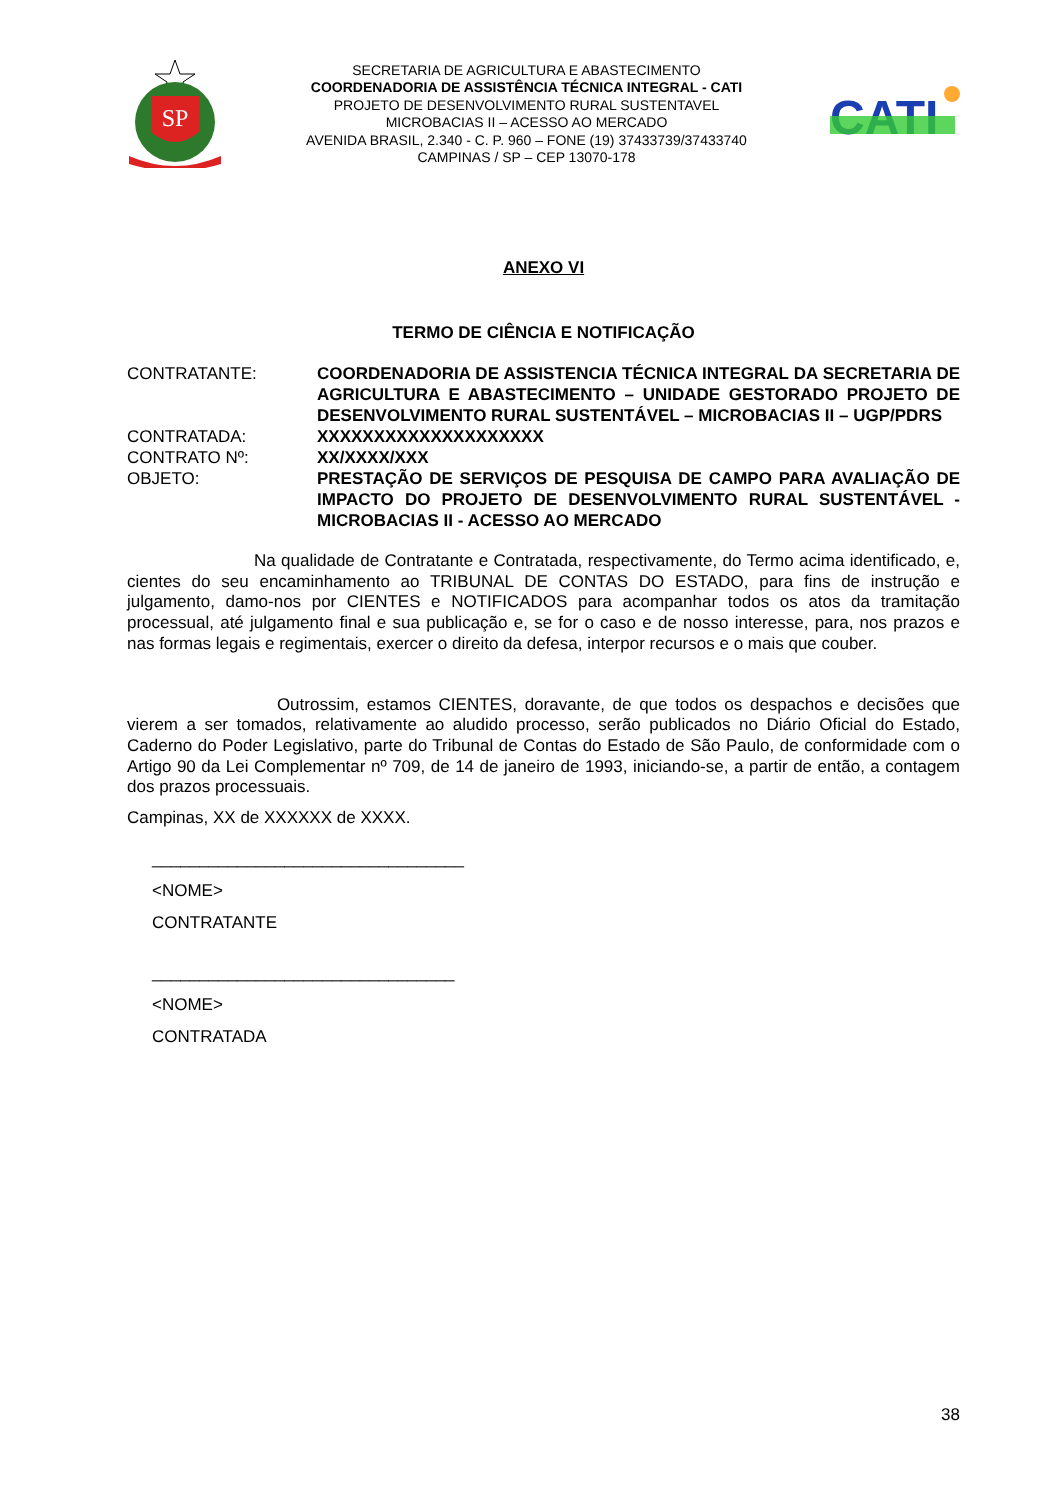SP
SECRETARIA DE AGRICULTURA E ABASTECIMENTO
COORDENADORIA DE ASSISTÊNCIA TÉCNICA INTEGRAL - CATI
PROJETO DE DESENVOLVIMENTO RURAL SUSTENTAVEL
MICROBACIAS II – ACESSO AO MERCADO
AVENIDA BRASIL, 2.340 - C. P. 960 – FONE (19) 37433739/37433740
CAMPINAS / SP – CEP 13070-178
CATI
ANEXO VI
TERMO DE CIÊNCIA E NOTIFICAÇÃO
| CONTRATANTE: | COORDENADORIA DE ASSISTENCIA TÉCNICA INTEGRAL DA SECRETARIA DE AGRICULTURA E ABASTECIMENTO – UNIDADE GESTORADO PROJETO DE DESENVOLVIMENTO RURAL SUSTENTÁVEL – MICROBACIAS II – UGP/PDRS |
| CONTRATADA: | XXXXXXXXXXXXXXXXXXXX |
| CONTRATO Nº: | XX/XXXX/XXX |
| OBJETO: | PRESTAÇÃO DE SERVIÇOS DE PESQUISA DE CAMPO PARA AVALIAÇÃO DE IMPACTO DO PROJETO DE DESENVOLVIMENTO RURAL SUSTENTÁVEL - MICROBACIAS II - ACESSO AO MERCADO |
Na qualidade de Contratante e Contratada, respectivamente, do Termo acima identificado, e, cientes do seu encaminhamento ao TRIBUNAL DE CONTAS DO ESTADO, para fins de instrução e julgamento, damo-nos por CIENTES e NOTIFICADOS para acompanhar todos os atos da tramitação processual, até julgamento final e sua publicação e, se for o caso e de nosso interesse, para, nos prazos e nas formas legais e regimentais, exercer o direito da defesa, interpor recursos e o mais que couber.
Outrossim, estamos CIENTES, doravante, de que todos os despachos e decisões que vierem a ser tomados, relativamente ao aludido processo, serão publicados no Diário Oficial do Estado, Caderno do Poder Legislativo, parte do Tribunal de Contas do Estado de São Paulo, de conformidade com o Artigo 90 da Lei Complementar nº 709, de 14 de janeiro de 1993, iniciando-se, a partir de então, a contagem dos prazos processuais.
Campinas, XX de XXXXXX de XXXX.
_________________________________
<NOME>
CONTRATANTE
________________________________
<NOME>
CONTRATADA
38